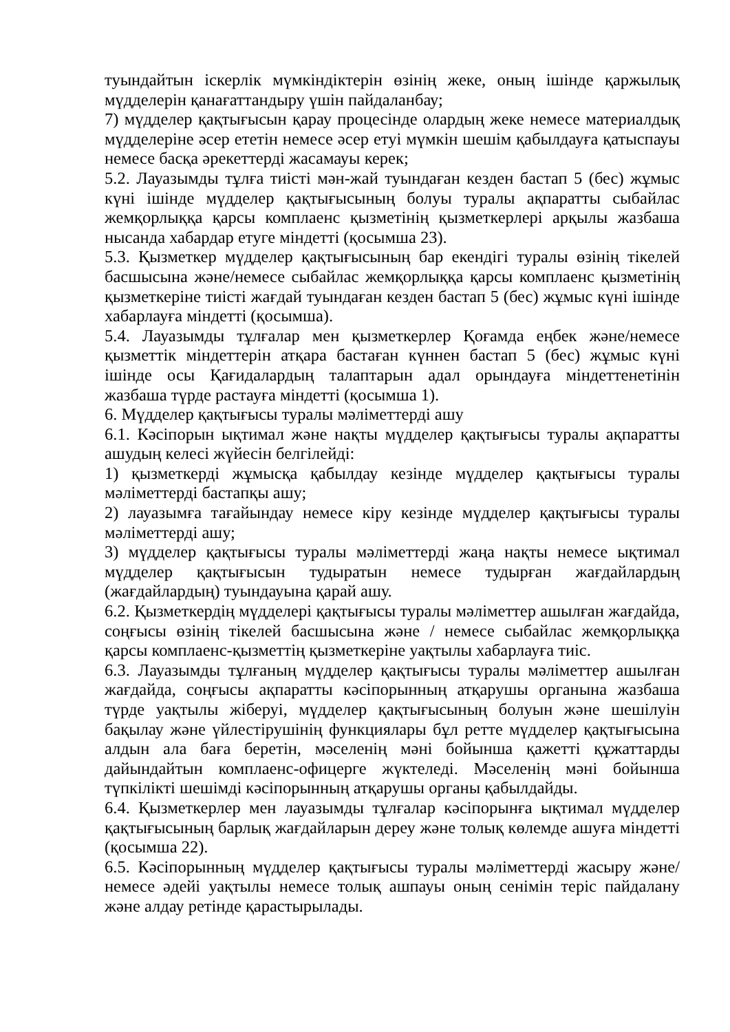туындайтын іскерлік мүмкіндіктерін өзінің жеке, оның ішінде қаржылық мүдделерін қанағаттандыру үшін пайдаланбау;
7) мүдделер қақтығысын қарау процесінде олардың жеке немесе материалдық мүдделеріне әсер ететін немесе әсер етуі мүмкін шешім қабылдауға қатыспауы немесе басқа әрекеттерді жасамауы керек;
5.2. Лауазымды тұлға тиісті мән-жай туындаған кезден бастап 5 (бес) жұмыс күні ішінде мүдделер қақтығысының болуы туралы ақпаратты сыбайлас жемқорлыққа қарсы комплаенс қызметінің қызметкерлері арқылы жазбаша нысанда хабардар етуге міндетті (қосымша 23).
5.3. Қызметкер мүдделер қақтығысының бар екендігі туралы өзінің тікелей басшысына және/немесе сыбайлас жемқорлыққа қарсы комплаенс қызметінің қызметкеріне тиісті жағдай туындаған кезден бастап 5 (бес) жұмыс күні ішінде хабарлауға міндетті (қосымша).
5.4. Лауазымды тұлғалар мен қызметкерлер Қоғамда еңбек және/немесе қызметтік міндеттерін атқара бастаған күннен бастап 5 (бес) жұмыс күні ішінде осы Қағидалардың талаптарын адал орындауға міндеттенетінін жазбаша түрде растауға міндетті (қосымша 1).
6. Мүдделер қақтығысы туралы мәліметтерді ашу
6.1. Кәсіпорын ықтимал және нақты мүдделер қақтығысы туралы ақпаратты ашудың келесі жүйесін белгілейді:
1) қызметкерді жұмысқа қабылдау кезінде мүдделер қақтығысы туралы мәліметтерді бастапқы ашу;
2) лауазымға тағайындау немесе кіру кезінде мүдделер қақтығысы туралы мәліметтерді ашу;
3) мүдделер қақтығысы туралы мәліметтерді жаңа нақты немесе ықтимал мүдделер қақтығысын тудыратын немесе тудырған жағдайлардың (жағдайлардың) туындауына қарай ашу.
6.2. Қызметкердің мүдделері қақтығысы туралы мәліметтер ашылған жағдайда, соңғысы өзінің тікелей басшысына және / немесе сыбайлас жемқорлыққа қарсы комплаенс-қызметтің қызметкеріне уақтылы хабарлауға тиіс.
6.3. Лауазымды тұлғаның мүдделер қақтығысы туралы мәліметтер ашылған жағдайда, соңғысы ақпаратты кәсіпорынның атқарушы органына жазбаша түрде уақтылы жіберуі, мүдделер қақтығысының болуын және шешілуін бақылау және үйлестірушінің функциялары бұл ретте мүдделер қақтығысына алдын ала баға беретін, мәселенің мәні бойынша қажетті құжаттарды дайындайтын комплаенс-офицерге жүктеледі. Мәселенің мәні бойынша түпкілікті шешімді кәсіпорынның атқарушы органы қабылдайды.
6.4. Қызметкерлер мен лауазымды тұлғалар кәсіпорынға ықтимал мүдделер қақтығысының барлық жағдайларын дереу және толық көлемде ашуға міндетті (қосымша 22).
6.5. Кәсіпорынның мүдделер қақтығысы туралы мәліметтерді жасыру және/ немесе әдейі уақтылы немесе толық ашпауы оның сенімін теріс пайдалану және алдау ретінде қарастырылады.